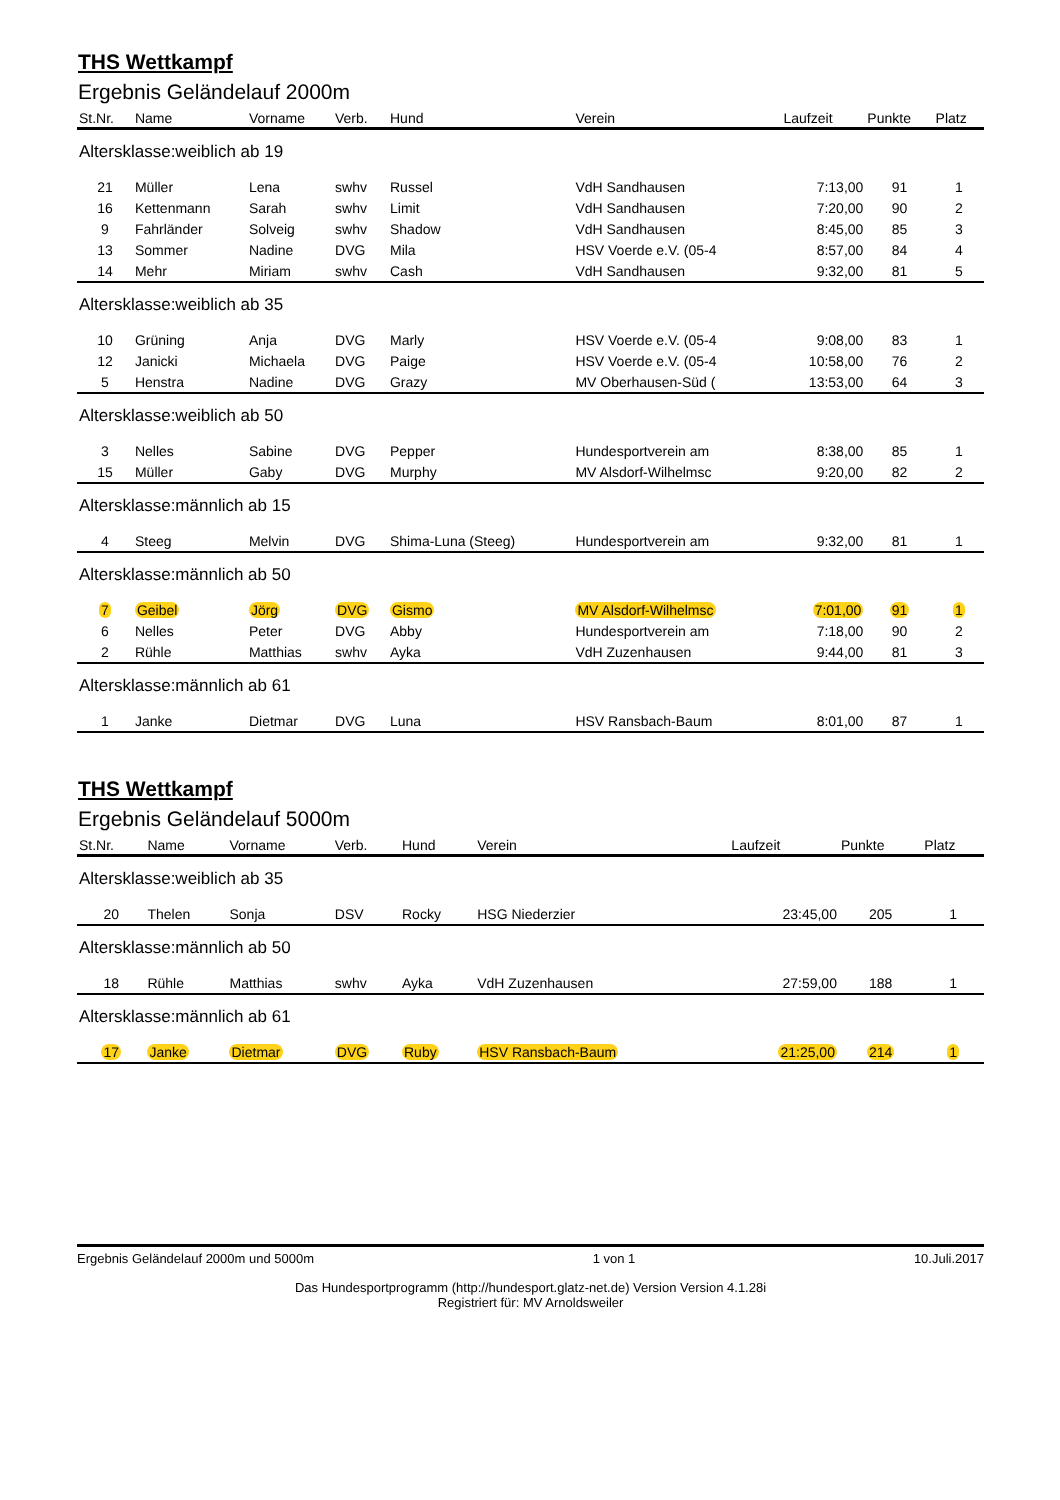THS Wettkampf
Ergebnis Geländelauf 2000m
| St.Nr. | Name | Vorname | Verb. | Hund | Verein | Laufzeit | Punkte | Platz |
| --- | --- | --- | --- | --- | --- | --- | --- | --- |
| Altersklasse:weiblich ab 19 | | | | | | | | |
| 21 | Müller | Lena | swhv | Russel | VdH Sandhausen | 7:13,00 | 91 | 1 |
| 16 | Kettenmann | Sarah | swhv | Limit | VdH Sandhausen | 7:20,00 | 90 | 2 |
| 9 | Fahrländer | Solveig | swhv | Shadow | VdH Sandhausen | 8:45,00 | 85 | 3 |
| 13 | Sommer | Nadine | DVG | Mila | HSV Voerde e.V. (05-4 | 8:57,00 | 84 | 4 |
| 14 | Mehr | Miriam | swhv | Cash | VdH Sandhausen | 9:32,00 | 81 | 5 |
| Altersklasse:weiblich ab 35 | | | | | | | | |
| 10 | Grüning | Anja | DVG | Marly | HSV Voerde e.V. (05-4 | 9:08,00 | 83 | 1 |
| 12 | Janicki | Michaela | DVG | Paige | HSV Voerde e.V. (05-4 | 10:58,00 | 76 | 2 |
| 5 | Henstra | Nadine | DVG | Grazy | MV Oberhausen-Süd ( | 13:53,00 | 64 | 3 |
| Altersklasse:weiblich ab 50 | | | | | | | | |
| 3 | Nelles | Sabine | DVG | Pepper | Hundesportverein am | 8:38,00 | 85 | 1 |
| 15 | Müller | Gaby | DVG | Murphy | MV Alsdorf-Wilhelmsc | 9:20,00 | 82 | 2 |
| Altersklasse:männlich ab 15 | | | | | | | | |
| 4 | Steeg | Melvin | DVG | Shima-Luna (Steeg) | Hundesportverein am | 9:32,00 | 81 | 1 |
| Altersklasse:männlich ab 50 | | | | | | | | |
| 7 | Geibel | Jörg | DVG | Gismo | MV Alsdorf-Wilhelmsc | 7:01,00 | 91 | 1 |
| 6 | Nelles | Peter | DVG | Abby | Hundesportverein am | 7:18,00 | 90 | 2 |
| 2 | Rühle | Matthias | swhv | Ayka | VdH Zuzenhausen | 9:44,00 | 81 | 3 |
| Altersklasse:männlich ab 61 | | | | | | | | |
| 1 | Janke | Dietmar | DVG | Luna | HSV Ransbach-Baum | 8:01,00 | 87 | 1 |
THS Wettkampf
Ergebnis Geländelauf 5000m
| St.Nr. | Name | Vorname | Verb. | Hund | Verein | Laufzeit | Punkte | Platz |
| --- | --- | --- | --- | --- | --- | --- | --- | --- |
| Altersklasse:weiblich ab 35 | | | | | | | | |
| 20 | Thelen | Sonja | DSV | Rocky | HSG Niederzier | 23:45,00 | 205 | 1 |
| Altersklasse:männlich ab 50 | | | | | | | | |
| 18 | Rühle | Matthias | swhv | Ayka | VdH Zuzenhausen | 27:59,00 | 188 | 1 |
| Altersklasse:männlich ab 61 | | | | | | | | |
| 17 | Janke | Dietmar | DVG | Ruby | HSV Ransbach-Baum | 21:25,00 | 214 | 1 |
Ergebnis Geländelauf 2000m und 5000m 1 von 1 10.Juli.2017
Das Hundesportprogramm (http://hundesport.glatz-net.de) Version Version 4.1.28i
Registriert für: MV Arnoldsweiler